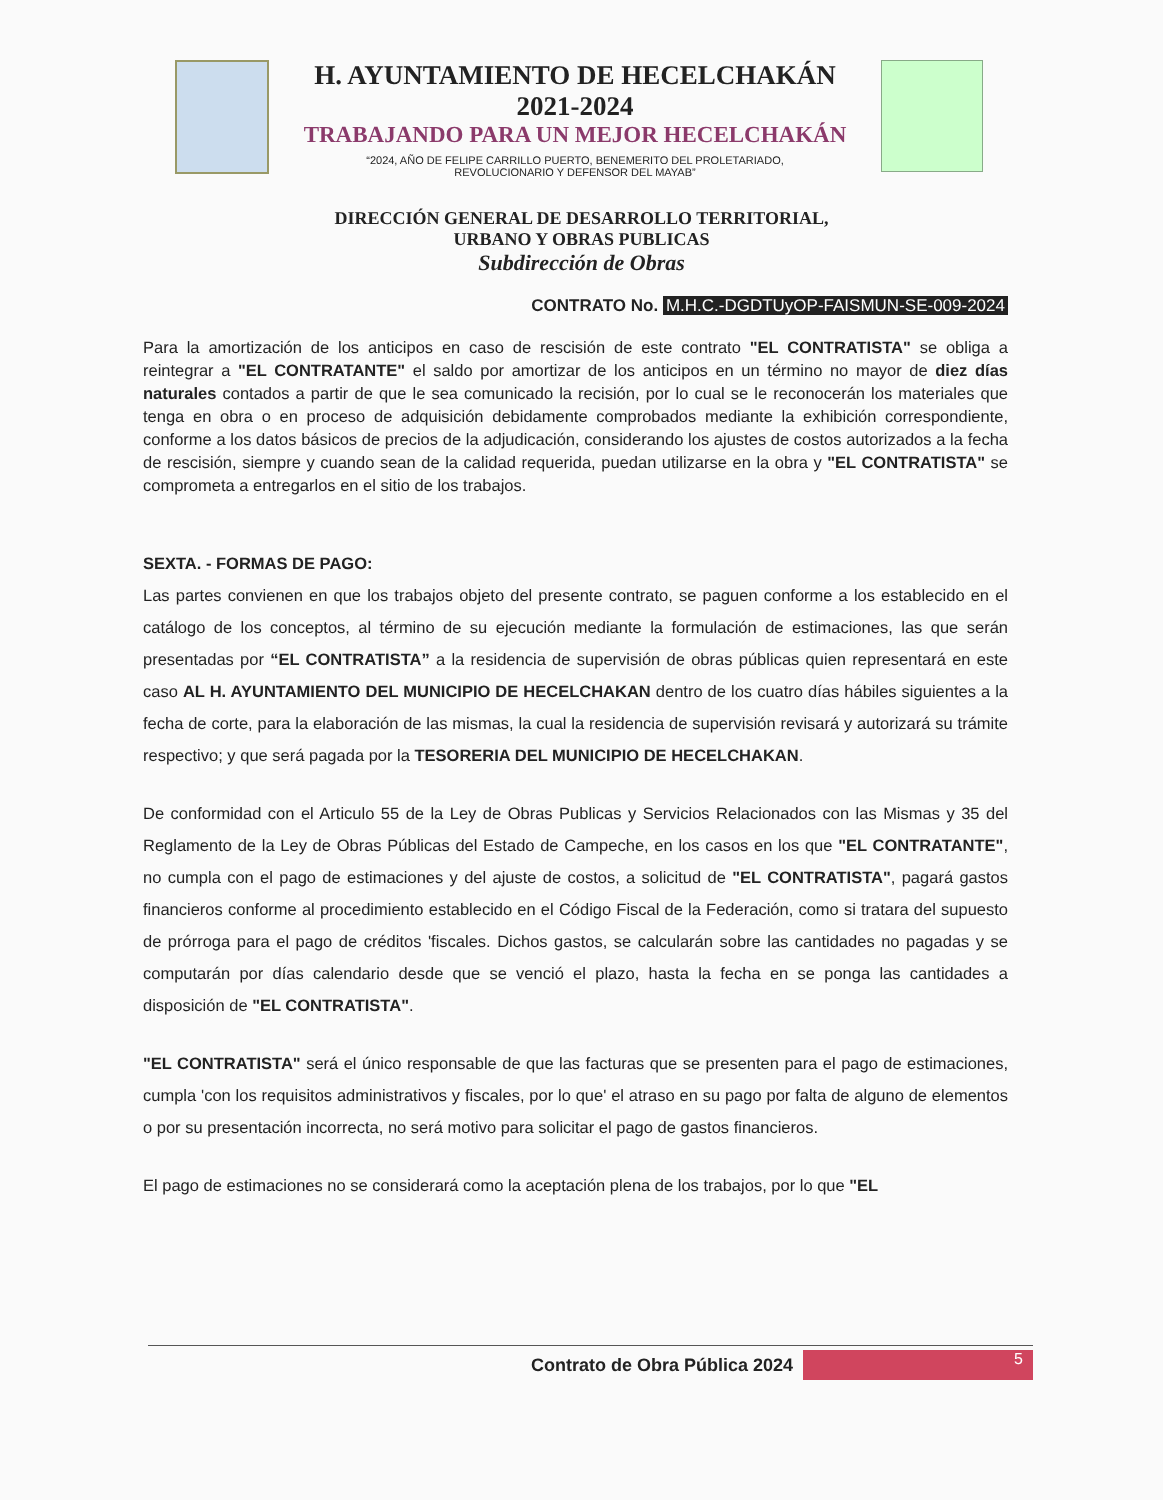H. AYUNTAMIENTO DE HECELCHAKÁN
2021-2024
TRABAJANDO PARA UN MEJOR HECELCHAKÁN
“2024, AÑO DE FELIPE CARRILLO PUERTO, BENEMERITO DEL PROLETARIADO,
REVOLUCIONARIO Y DEFENSOR DEL MAYAB”
DIRECCIÓN GENERAL DE DESARROLLO TERRITORIAL,
URBANO Y OBRAS PUBLICAS
Subdirección de Obras
CONTRATO No. M.H.C.-DGDTUyOP-FAISMUN-SE-009-2024
Para la amortización de los anticipos en caso de rescisión de este contrato "EL CONTRATISTA" se obliga a reintegrar a "EL CONTRATANTE" el saldo por amortizar de los anticipos en un término no mayor de diez días naturales contados a partir de que le sea comunicado la recisión, por lo cual se le reconocerán los materiales que tenga en obra o en proceso de adquisición debidamente comprobados mediante la exhibición correspondiente, conforme a los datos básicos de precios de la adjudicación, considerando los ajustes de costos autorizados a la fecha de rescisión, siempre y cuando sean de la calidad requerida, puedan utilizarse en la obra y "EL CONTRATISTA" se comprometa a entregarlos en el sitio de los trabajos.
SEXTA. - FORMAS DE PAGO:
Las partes convienen en que los trabajos objeto del presente contrato, se paguen conforme a los establecido en el catálogo de los conceptos, al término de su ejecución mediante la formulación de estimaciones, las que serán presentadas por “EL CONTRATISTA” a la residencia de supervisión de obras públicas quien representará en este caso AL H. AYUNTAMIENTO DEL MUNICIPIO DE HECELCHAKAN dentro de los cuatro días hábiles siguientes a la fecha de corte, para la elaboración de las mismas, la cual la residencia de supervisión revisará y autorizará su trámite respectivo; y que será pagada por la TESORERIA DEL MUNICIPIO DE HECELCHAKAN.
De conformidad con el Articulo 55 de la Ley de Obras Publicas y Servicios Relacionados con las Mismas y 35 del Reglamento de la Ley de Obras Públicas del Estado de Campeche, en los casos en los que "EL CONTRATANTE", no cumpla con el pago de estimaciones y del ajuste de costos, a solicitud de "EL CONTRATISTA", pagará gastos financieros conforme al procedimiento establecido en el Código Fiscal de la Federación, como si tratara del supuesto de prórroga para el pago de créditos 'fiscales. Dichos gastos, se calcularán sobre las cantidades no pagadas y se computarán por días calendario desde que se venció el plazo, hasta la fecha en se ponga las cantidades a disposición de "EL CONTRATISTA".
"EL CONTRATISTA" será el único responsable de que las facturas que se presenten para el pago de estimaciones, cumpla 'con los requisitos administrativos y fiscales, por lo que' el atraso en su pago por falta de alguno de elementos o por su presentación incorrecta, no será motivo para solicitar el pago de gastos financieros.
El pago de estimaciones no se considerará como la aceptación plena de los trabajos, por lo que "EL
Contrato de Obra Pública 2024
5